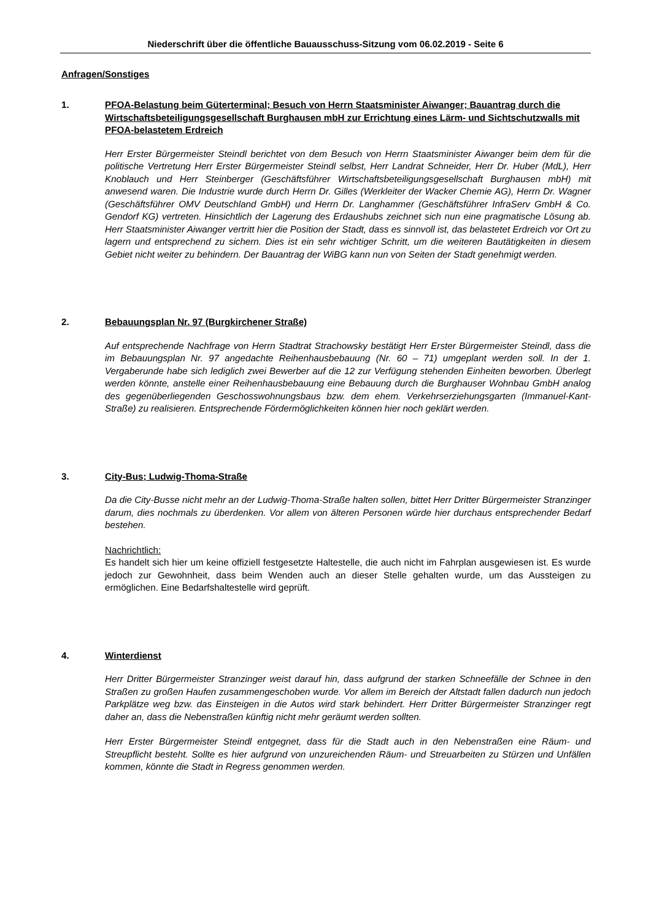Niederschrift über die öffentliche Bauausschuss-Sitzung vom 06.02.2019 - Seite 6
Anfragen/Sonstiges
1. PFOA-Belastung beim Güterterminal; Besuch von Herrn Staatsminister Aiwanger; Bauantrag durch die Wirtschaftsbeteiligungsgesellschaft Burghausen mbH zur Errichtung eines Lärm- und Sichtschutzwalls mit PFOA-belastetem Erdreich
Herr Erster Bürgermeister Steindl berichtet von dem Besuch von Herrn Staatsminister Aiwanger beim dem für die politische Vertretung Herr Erster Bürgermeister Steindl selbst, Herr Landrat Schneider, Herr Dr. Huber (MdL), Herr Knoblauch und Herr Steinberger (Geschäftsführer Wirtschaftsbeteiligungsgesellschaft Burghausen mbH) mit anwesend waren. Die Industrie wurde durch Herrn Dr. Gilles (Werkleiter der Wacker Chemie AG), Herrn Dr. Wagner (Geschäftsführer OMV Deutschland GmbH) und Herrn Dr. Langhammer (Geschäftsführer InfraServ GmbH & Co. Gendorf KG) vertreten. Hinsichtlich der Lagerung des Erdaushubs zeichnet sich nun eine pragmatische Lösung ab. Herr Staatsminister Aiwanger vertritt hier die Position der Stadt, dass es sinnvoll ist, das belastetet Erdreich vor Ort zu lagern und entsprechend zu sichern. Dies ist ein sehr wichtiger Schritt, um die weiteren Bautätigkeiten in diesem Gebiet nicht weiter zu behindern. Der Bauantrag der WiBG kann nun von Seiten der Stadt genehmigt werden.
2. Bebauungsplan Nr. 97 (Burgkirchener Straße)
Auf entsprechende Nachfrage von Herrn Stadtrat Strachowsky bestätigt Herr Erster Bürgermeister Steindl, dass die im Bebauungsplan Nr. 97 angedachte Reihenhausbebauung (Nr. 60 – 71) umgeplant werden soll. In der 1. Vergaberunde habe sich lediglich zwei Bewerber auf die 12 zur Verfügung stehenden Einheiten beworben. Überlegt werden könnte, anstelle einer Reihenhausbebauung eine Bebauung durch die Burghauser Wohnbau GmbH analog des gegenüberliegenden Geschosswohnungsbaus bzw. dem ehem. Verkehrserziehungsgarten (Immanuel-Kant-Straße) zu realisieren. Entsprechende Fördermöglichkeiten können hier noch geklärt werden.
3. City-Bus; Ludwig-Thoma-Straße
Da die City-Busse nicht mehr an der Ludwig-Thoma-Straße halten sollen, bittet Herr Dritter Bürgermeister Stranzinger darum, dies nochmals zu überdenken. Vor allem von älteren Personen würde hier durchaus entsprechender Bedarf bestehen.
Nachrichtlich:
Es handelt sich hier um keine offiziell festgesetzte Haltestelle, die auch nicht im Fahrplan ausgewiesen ist. Es wurde jedoch zur Gewohnheit, dass beim Wenden auch an dieser Stelle gehalten wurde, um das Aussteigen zu ermöglichen. Eine Bedarfshaltestelle wird geprüft.
4. Winterdienst
Herr Dritter Bürgermeister Stranzinger weist darauf hin, dass aufgrund der starken Schneefälle der Schnee in den Straßen zu großen Haufen zusammengeschoben wurde. Vor allem im Bereich der Altstadt fallen dadurch nun jedoch Parkplätze weg bzw. das Einsteigen in die Autos wird stark behindert. Herr Dritter Bürgermeister Stranzinger regt daher an, dass die Nebenstraßen künftig nicht mehr geräumt werden sollten.
Herr Erster Bürgermeister Steindl entgegnet, dass für die Stadt auch in den Nebenstraßen eine Räum- und Streupflicht besteht. Sollte es hier aufgrund von unzureichenden Räum- und Streuarbeiten zu Stürzen und Unfällen kommen, könnte die Stadt in Regress genommen werden.